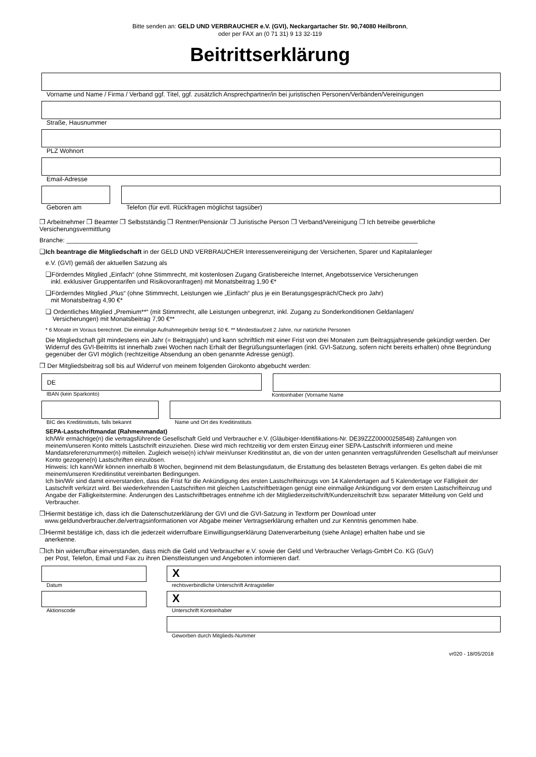Bitte senden an: GELD UND VERBRAUCHER e.V. (GVI), Neckargartacher Str. 90,74080 Heilbronn,
oder per FAX an (0 71 31) 9 13 32-119
Beitrittserklärung
Vorname und Name / Firma / Verband ggf. Titel, ggf. zusätzlich Ansprechpartner/in bei juristischen Personen/Verbänden/Vereinigungen
Straße, Hausnummer
PLZ Wohnort
Email-Adresse
Geboren am Telefon (für evtl. Rückfragen möglichst tagsüber)
❒ Arbeitnehmer ❒ Beamter ❒ Selbstständig ❒ Rentner/Pensionär ❒ Juristische Person ❒ Verband/Vereinigung ❒ Ich betreibe gewerbliche Versicherungsvermittlung
Branche: ____________________________________________________________________________________________________
❑Ich beantrage die Mitgliedschaft in der GELD UND VERBRAUCHER Interessenvereinigung der Versicherten, Sparer und Kapitalanleger
e.V. (GVI) gemäß der aktuellen Satzung als
❑Förderndes Mitglied „Einfach“ (ohne Stimmrecht, mit kostenlosen Zugang Gratisbereiche Internet, Angebotsservice Versicherungen
inkl. exklusiver Gruppentarifen und Risikovoranfragen) mit Monatsbeitrag 1,90 €*
❑Förderndes Mitglied „Plus“ (ohne Stimmrecht, Leistungen wie „Einfach“ plus je ein Beratungsgespräch/Check pro Jahr)
mit Monatsbeitrag 4,90 €*
❑ Ordentliches Mitglied „Premium**“ (mit Stimmrecht, alle Leistungen unbegrenzt, inkl. Zugang zu Sonderkonditionen Geldanlagen/
Versicherungen) mit Monatsbeitrag 7,90 €**
* 6 Monate im Voraus berechnet. Die einmalige Aufnahmegebühr beträgt 50 €. ** Mindestlaufzeit 2 Jahre, nur natürliche Personen
Die Mitgliedschaft gilt mindestens ein Jahr (= Beitragsjahr) und kann schriftlich mit einer Frist von drei Monaten zum Beitragsjahresende gekündigt werden. Der Widerruf des GVI-Beitritts ist innerhalb zwei Wochen nach Erhalt der Begrüßungsunterlagen (inkl. GVI-Satzung, sofern nicht bereits erhalten) ohne Begründung gegenüber der GVI möglich (rechtzeitige Absendung an oben genannte Adresse genügt).
❒ Der Mitgliedsbeitrag soll bis auf Widerruf von meinem folgenden Girokonto abgebucht werden:
DE
IBAN (kein Sparkonto)
Kontoinhaber (Vorname Name
BIC des Kreditinstituts, falls bekannt
Name und Ort des Kreditinstituts
SEPA-Lastschriftmandat (Rahmenmandat)
Ich/Wir ermächtige(n) die vertragsführende Gesellschaft Geld und Verbraucher e.V. (Gläubiger-Identifikations-Nr. DE39ZZZ00000258548) Zahlungen von meinem/unseren Konto mittels Lastschrift einzuziehen. Diese wird mich rechtzeitig vor dem ersten Einzug einer SEPA-Lastschrift informieren und meine Mandatsreferenznummer(n) mitteilen. Zugleich weise(n) ich/wir mein/unser Kreditinstitut an, die von der unten genannten vertragsführenden Gesellschaft auf mein/unser Konto gezogene(n) Lastschriften einzulösen.
Hinweis: Ich kann/Wir können innerhalb 8 Wochen, beginnend mit dem Belastungsdatum, die Erstattung des belasteten Betrags verlangen. Es gelten dabei die mit meinem/unseren Kreditinstitut vereinbarten Bedingungen.
Ich bin/Wir sind damit einverstanden, dass die Frist für die Ankündigung des ersten Lastschrifteinzugs von 14 Kalendertagen auf 5 Kalendertage vor Fälligkeit der Lastschrift verkürzt wird. Bei wiederkehrenden Lastschriften mit gleichen Lastschriftbeträgen genügt eine einmalige Ankündigung vor dem ersten Lastschrifteinzug und Angabe der Fälligkeitstermine. Änderungen des Lastschriftbetrages entnehme ich der Mitgliederzeitschrift/Kundenzeitschrift bzw. separater Mitteilung von Geld und Verbraucher.
❒Hiermit bestätige ich, dass ich die Datenschutzerklärung der GVI und die GVI-Satzung in Textform per Download unter
www.geldundverbraucher.de/vertragsinformationen vor Abgabe meiner Vertragserklärung erhalten und zur Kenntnis genommen habe.
❒Hiermit bestätige ich, dass ich die jederzeit widerrufbare Einwilligungserklärung Datenverarbeitung (siehe Anlage) erhalten habe und sie
anerkenne.
❒Ich bin widerrufbar einverstanden, dass mich die Geld und Verbraucher e.V. sowie der Geld und Verbraucher Verlags-GmbH Co. KG (GuV)
per Post, Telefon, Email und Fax zu ihren Dienstleistungen und Angeboten informieren darf.
Datum
Aktionscode
X
rechtsverbindliche Unterschrift Antragsteller
X
Unterschrift Kontoinhaber
Geworben durch Mitglieds-Nummer
vr020 - 18/05/2018